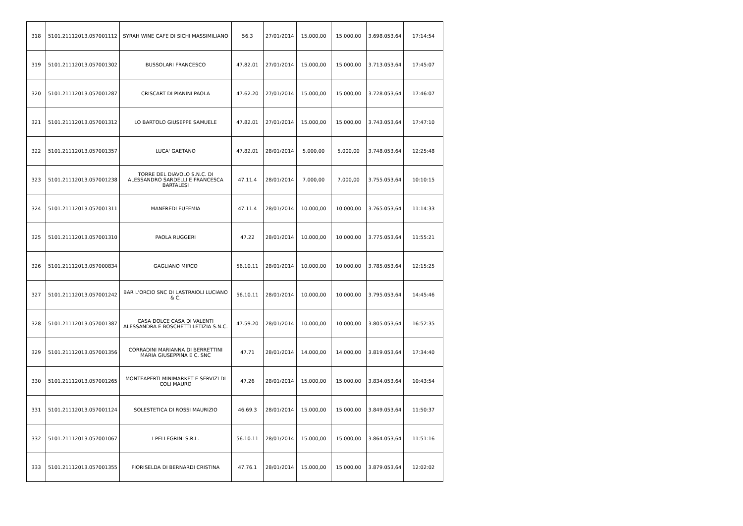| 318 | 5101.21112013.057001112 | SYRAH WINE CAFE DI SICHI MASSIMILIANO | 56.3 | 27/01/2014 | 15.000,00 | 15.000,00 | 3.698.053,64 | 17:14:54 |
| 319 | 5101.21112013.057001302 | BUSSOLARI FRANCESCO | 47.82.01 | 27/01/2014 | 15.000,00 | 15.000,00 | 3.713.053,64 | 17:45:07 |
| 320 | 5101.21112013.057001287 | CRISCART DI PIANINI PAOLA | 47.62.20 | 27/01/2014 | 15.000,00 | 15.000,00 | 3.728.053,64 | 17:46:07 |
| 321 | 5101.21112013.057001312 | LO BARTOLO GIUSEPPE SAMUELE | 47.82.01 | 27/01/2014 | 15.000,00 | 15.000,00 | 3.743.053,64 | 17:47:10 |
| 322 | 5101.21112013.057001357 | LUCA' GAETANO | 47.82.01 | 28/01/2014 | 5.000,00 | 5.000,00 | 3.748.053,64 | 12:25:48 |
| 323 | 5101.21112013.057001238 | TORRE DEL DIAVOLO S.N.C. DI ALESSANDRO SARDELLI E FRANCESCA BARTALESI | 47.11.4 | 28/01/2014 | 7.000,00 | 7.000,00 | 3.755.053,64 | 10:10:15 |
| 324 | 5101.21112013.057001311 | MANFREDI EUFEMIA | 47.11.4 | 28/01/2014 | 10.000,00 | 10.000,00 | 3.765.053,64 | 11:14:33 |
| 325 | 5101.21112013.057001310 | PAOLA RUGGERI | 47.22 | 28/01/2014 | 10.000,00 | 10.000,00 | 3.775.053,64 | 11:55:21 |
| 326 | 5101.21112013.057000834 | GAGLIANO MIRCO | 56.10.11 | 28/01/2014 | 10.000,00 | 10.000,00 | 3.785.053,64 | 12:15:25 |
| 327 | 5101.21112013.057001242 | BAR L'ORCIO SNC DI LASTRAIOLI LUCIANO & C. | 56.10.11 | 28/01/2014 | 10.000,00 | 10.000,00 | 3.795.053,64 | 14:45:46 |
| 328 | 5101.21112013.057001387 | CASA DOLCE CASA DI VALENTI ALESSANDRA E BOSCHETTI LETIZIA S.N.C. | 47.59.20 | 28/01/2014 | 10.000,00 | 10.000,00 | 3.805.053,64 | 16:52:35 |
| 329 | 5101.21112013.057001356 | CORRADINI MARIANNA DI BERRETTINI MARIA GIUSEPPINA E C. SNC | 47.71 | 28/01/2014 | 14.000,00 | 14.000,00 | 3.819.053,64 | 17:34:40 |
| 330 | 5101.21112013.057001265 | MONTEAPERTI MINIMARKET E SERVIZI DI COLI MAURO | 47.26 | 28/01/2014 | 15.000,00 | 15.000,00 | 3.834.053,64 | 10:43:54 |
| 331 | 5101.21112013.057001124 | SOLESTETICA DI ROSSI MAURIZIO | 46.69.3 | 28/01/2014 | 15.000,00 | 15.000,00 | 3.849.053,64 | 11:50:37 |
| 332 | 5101.21112013.057001067 | I PELLEGRINI S.R.L. | 56.10.11 | 28/01/2014 | 15.000,00 | 15.000,00 | 3.864.053,64 | 11:51:16 |
| 333 | 5101.21112013.057001355 | FIORISELDA DI BERNARDI CRISTINA | 47.76.1 | 28/01/2014 | 15.000,00 | 15.000,00 | 3.879.053,64 | 12:02:02 |